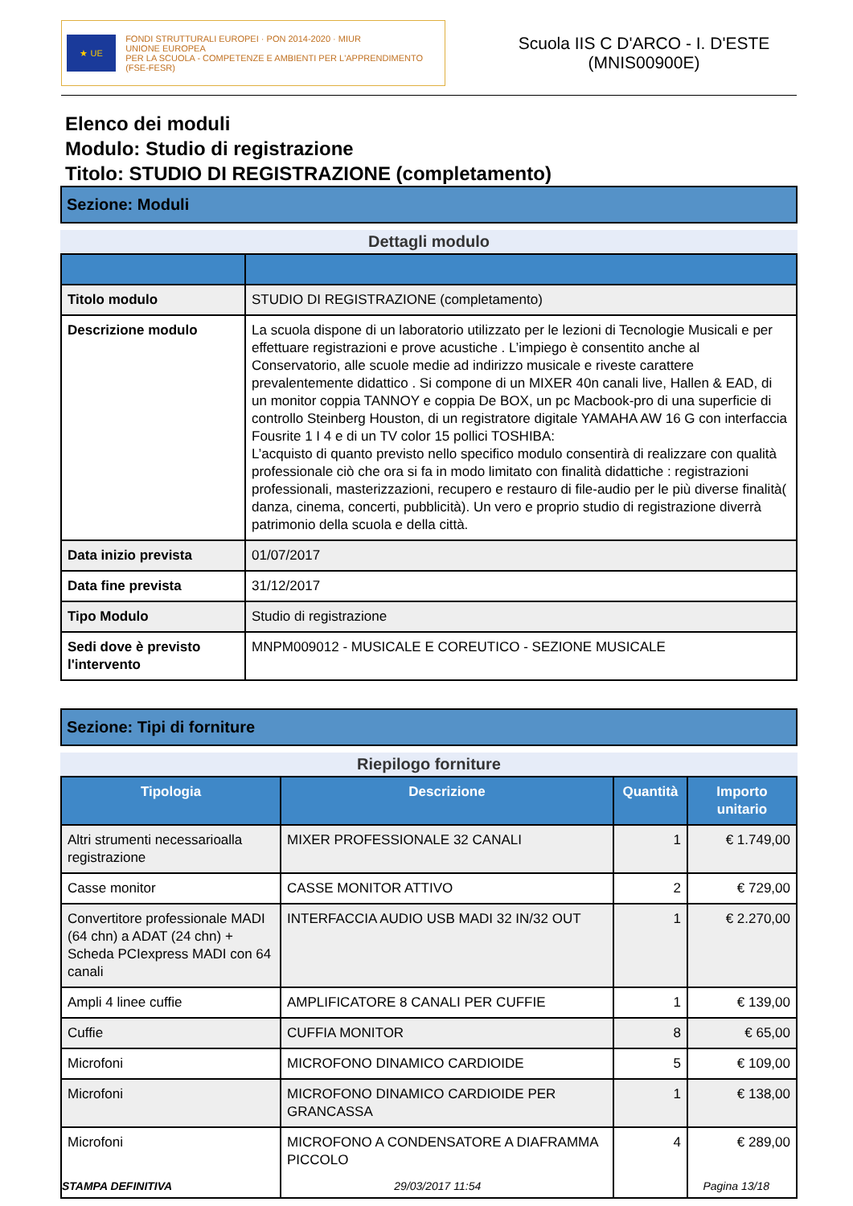★ UE
FONDI STRUTTURALI EUROPEI · PON 2014-2020 · MIUR
UNIONE EUROPEA
PER LA SCUOLA - COMPETENZE E AMBIENTI PER L'APPRENDIMENTO (FSE-FESR)
Scuola IIS C D'ARCO - I. D'ESTE
(MNIS00900E)
Elenco dei moduli
Modulo: Studio di registrazione
Titolo: STUDIO DI REGISTRAZIONE (completamento)
Sezione: Moduli
Dettagli modulo
| Titolo modulo | STUDIO DI REGISTRAZIONE (completamento) |
| Descrizione modulo | La scuola dispone di un laboratorio utilizzato per le lezioni di Tecnologie Musicali e per effettuare registrazioni e prove acustiche . L’impiego è consentito anche al Conservatorio, alle scuole medie ad indirizzo musicale e riveste carattere prevalentemente didattico . Si compone di un MIXER 40n canali live, Hallen & EAD, di un monitor coppia TANNOY e coppia De BOX, un pc Macbook-pro di una superficie di controllo Steinberg Houston, di un registratore digitale YAMAHA AW 16 G con interfaccia Fousrite 1 I 4 e di un TV color 15 pollici TOSHIBA: L’acquisto di quanto previsto nello specifico modulo consentirà di realizzare con qualità professionale ciò che ora si fa in modo limitato con finalità didattiche : registrazioni professionali, masterizzazioni, recupero e restauro di file-audio per le più diverse finalità( danza, cinema, concerti, pubblicità). Un vero e proprio studio di registrazione diverrà patrimonio della scuola e della città. |
| Data inizio prevista | 01/07/2017 |
| Data fine prevista | 31/12/2017 |
| Tipo Modulo | Studio di registrazione |
| Sedi dove è previsto l'intervento | MNPM009012 - MUSICALE E COREUTICO - SEZIONE MUSICALE |
Sezione: Tipi di forniture
Riepilogo forniture
| Tipologia | Descrizione | Quantità | Importo unitario |
| --- | --- | --- | --- |
| Altri strumenti necessarioalla registrazione | MIXER PROFESSIONALE 32 CANALI | 1 | € 1.749,00 |
| Casse monitor | CASSE MONITOR ATTIVO | 2 | € 729,00 |
| Convertitore professionale MADI (64 chn) a ADAT (24 chn) + Scheda PCIexpress MADI con 64 canali | INTERFACCIA AUDIO USB MADI 32 IN/32 OUT | 1 | € 2.270,00 |
| Ampli 4 linee cuffie | AMPLIFICATORE 8 CANALI PER CUFFIE | 1 | € 139,00 |
| Cuffie | CUFFIA MONITOR | 8 | € 65,00 |
| Microfoni | MICROFONO DINAMICO CARDIOIDE | 5 | € 109,00 |
| Microfoni | MICROFONO DINAMICO CARDIOIDE PER GRANCASSA | 1 | € 138,00 |
| Microfoni | MICROFONO A CONDENSATORE A DIAFRAMMA PICCOLO | 4 | € 289,00 |
STAMPA DEFINITIVA 29/03/2017 11:54 Pagina 13/18